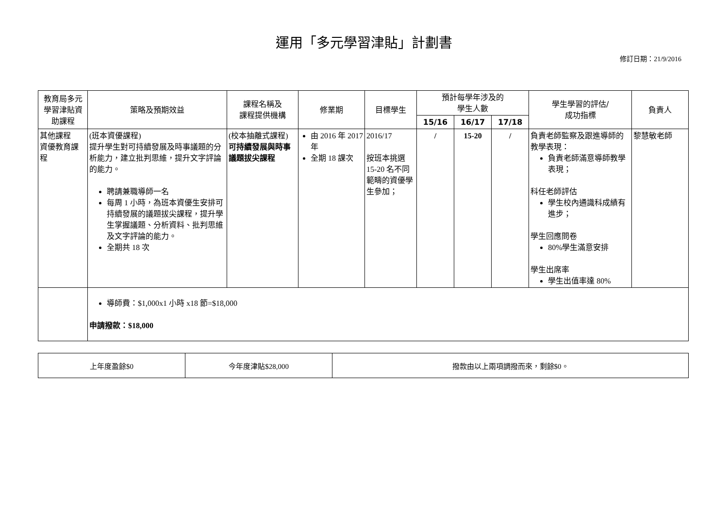運用「多元學習津貼」計劃書
修訂日期：21/9/2016
| 教育局多元學習津貼資助課程 | 策略及預期效益 | 課程名稱及 課程提供機構 | 修業期 | 目標學生 | 預計每學年涉及的 學生人數 | | | 學生學習的評估/ 成功指標 | 負責人 |
| --- | --- | --- | --- | --- | --- | --- | --- | --- | --- |
| | | | | | 15/16 | 16/17 | 17/18 | | |
| 其他課程 資優教育課程 | (班本資優課程) 提升學生對可持續發展及時事議題的分析能力，建立批判思維，提升文字評論的能力。 聘請兼職導師一名 每周 1 小時，為班本資優生安排可持續發展的議題拔尖課程，提升學生掌握議題、分析資料、批判思維及文字評論的能力。 全期共 18 次 | (校本抽離式課程) 可持續發展與時事議題拔尖課程 | 由 2016 年 2017 年 全期 18 課次 | 2016/17 按班本挑選 15-20 名不同範疇的資優學生參加； | / | 15-20 | / | 負責老師監察及跟進導師的教學表現： 負責老師滿意導師教學表現； 科任老師評估 學生校內通識科成績有進步； 學生回應問卷 80%學生滿意安排 學生出席率 學生出值率達 80% | 黎慧敏老師 |
| | 導師費：$1,000x1 小時 x18 節=$18,000 申請撥款：$18,000 | | | | | | | | |
| 上年度盈餘$0 | 今年度津貼$28,000 | 撥款由以上兩項調撥而來，剩餘$0。 |